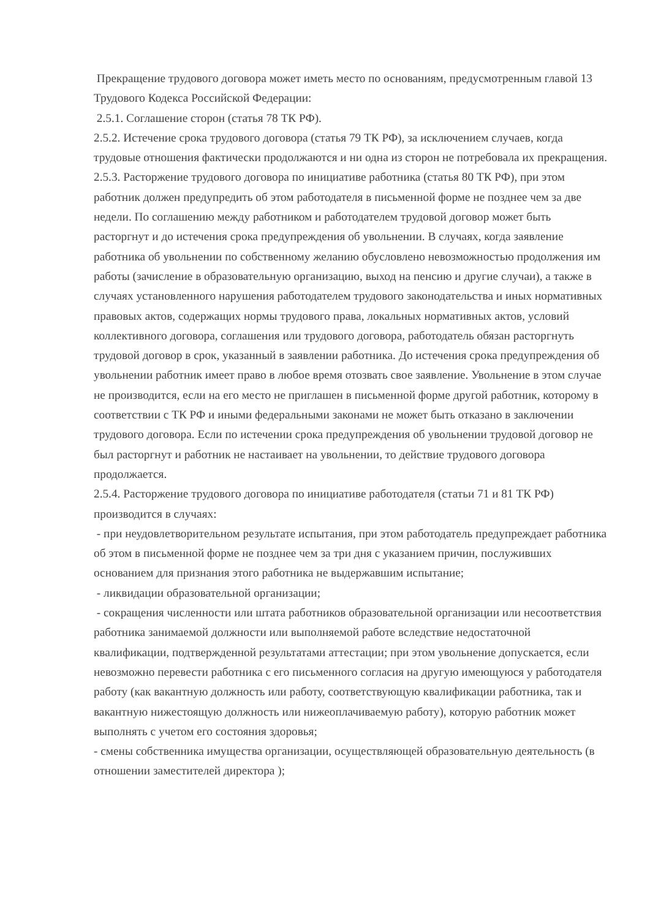Прекращение трудового договора может иметь место по основаниям, предусмотренным главой 13 Трудового Кодекса Российской Федерации:
2.5.1. Соглашение сторон (статья 78 ТК РФ).
2.5.2. Истечение срока трудового договора (статья 79 ТК РФ), за исключением случаев, когда трудовые отношения фактически продолжаются и ни одна из сторон не потребовала их прекращения.
2.5.3. Расторжение трудового договора по инициативе работника (статья 80 ТК РФ), при этом работник должен предупредить об этом работодателя в письменной форме не позднее чем за две недели. По соглашению между работником и работодателем трудовой договор может быть расторгнут и до истечения срока предупреждения об увольнении. В случаях, когда заявление работника об увольнении по собственному желанию обусловлено невозможностью продолжения им работы (зачисление в образовательную организацию, выход на пенсию и другие случаи), а также в случаях установленного нарушения работодателем трудового законодательства и иных нормативных правовых актов, содержащих нормы трудового права, локальных нормативных актов, условий коллективного договора, соглашения или трудового договора, работодатель обязан расторгнуть трудовой договор в срок, указанный в заявлении работника. До истечения срока предупреждения об увольнении работник имеет право в любое время отозвать свое заявление. Увольнение в этом случае не производится, если на его место не приглашен в письменной форме другой работник, которому в соответствии с ТК РФ и иными федеральными законами не может быть отказано в заключении трудового договора. Если по истечении срока предупреждения об увольнении трудовой договор не был расторгнут и работник не настаивает на увольнении, то действие трудового договора продолжается.
2.5.4. Расторжение трудового договора по инициативе работодателя (статьи 71 и 81 ТК РФ) производится в случаях:
- при неудовлетворительном результате испытания, при этом работодатель предупреждает работника об этом в письменной форме не позднее чем за три дня с указанием причин, послуживших основанием для признания этого работника не выдержавшим испытание;
- ликвидации образовательной организации;
- сокращения численности или штата работников образовательной организации или несоответствия работника занимаемой должности или выполняемой работе вследствие недостаточной квалификации, подтвержденной результатами аттестации; при этом увольнение допускается, если невозможно перевести работника с его письменного согласия на другую имеющуюся у работодателя работу (как вакантную должность или работу, соответствующую квалификации работника, так и вакантную нижестоящую должность или нижеоплачиваемую работу), которую работник может выполнять с учетом его состояния здоровья;
- смены собственника имущества организации, осуществляющей образовательную деятельность (в отношении заместителей директора );